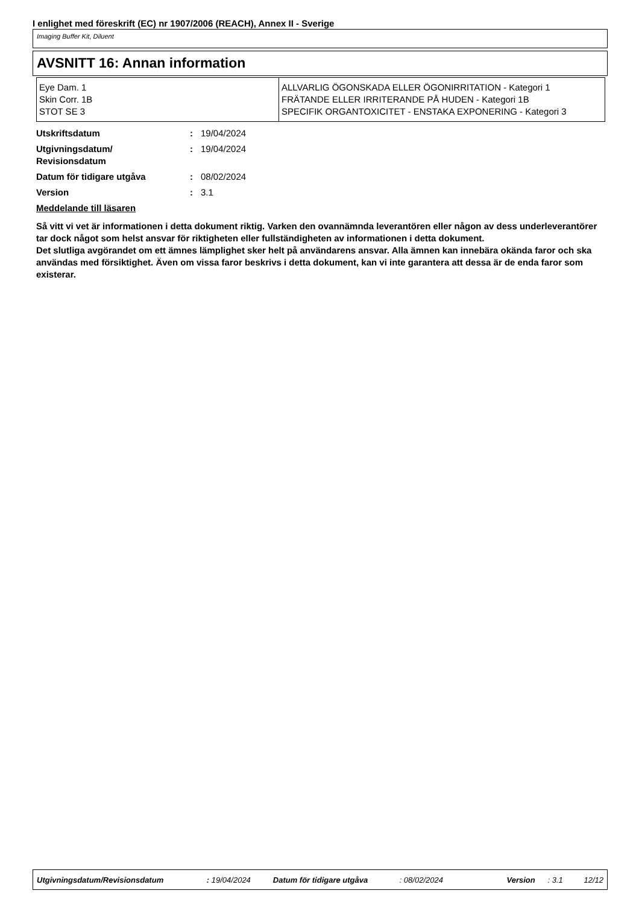I enlighet med föreskrift (EC) nr 1907/2006 (REACH), Annex II - Sverige
Imaging Buffer Kit, Diluent
AVSNITT 16: Annan information
| Eye Dam. 1 Skin Corr. 1B STOT SE 3 | ALLVARLIG ÖGONSKADA ELLER ÖGONIRRITATION - Kategori 1 FRÄTANDE ELLER IRRITERANDE PÅ HUDEN - Kategori 1B SPECIFIK ORGANTOXICITET - ENSTAKA EXPONERING - Kategori 3 |
| Utskriftsdatum | : | 19/04/2024 |
| Utgivningsdatum/ Revisionsdatum | : | 19/04/2024 |
| Datum för tidigare utgåva | : | 08/02/2024 |
| Version | : | 3.1 |
Meddelande till läsaren
Så vitt vi vet är informationen i detta dokument riktig. Varken den ovannämnda leverantören eller någon av dess underleverantörer tar dock något som helst ansvar för riktigheten eller fullständigheten av informationen i detta dokument.
Det slutliga avgörandet om ett ämnes lämplighet sker helt på användarens ansvar. Alla ämnen kan innebära okända faror och ska användas med försiktighet. Även om vissa faror beskrivs i detta dokument, kan vi inte garantera att dessa är de enda faror som existerar.
Utgivningsdatum/Revisionsdatum: 19/04/2024 Datum för tidigare utgåva: 08/02/2024 Version: 3.1 12/12